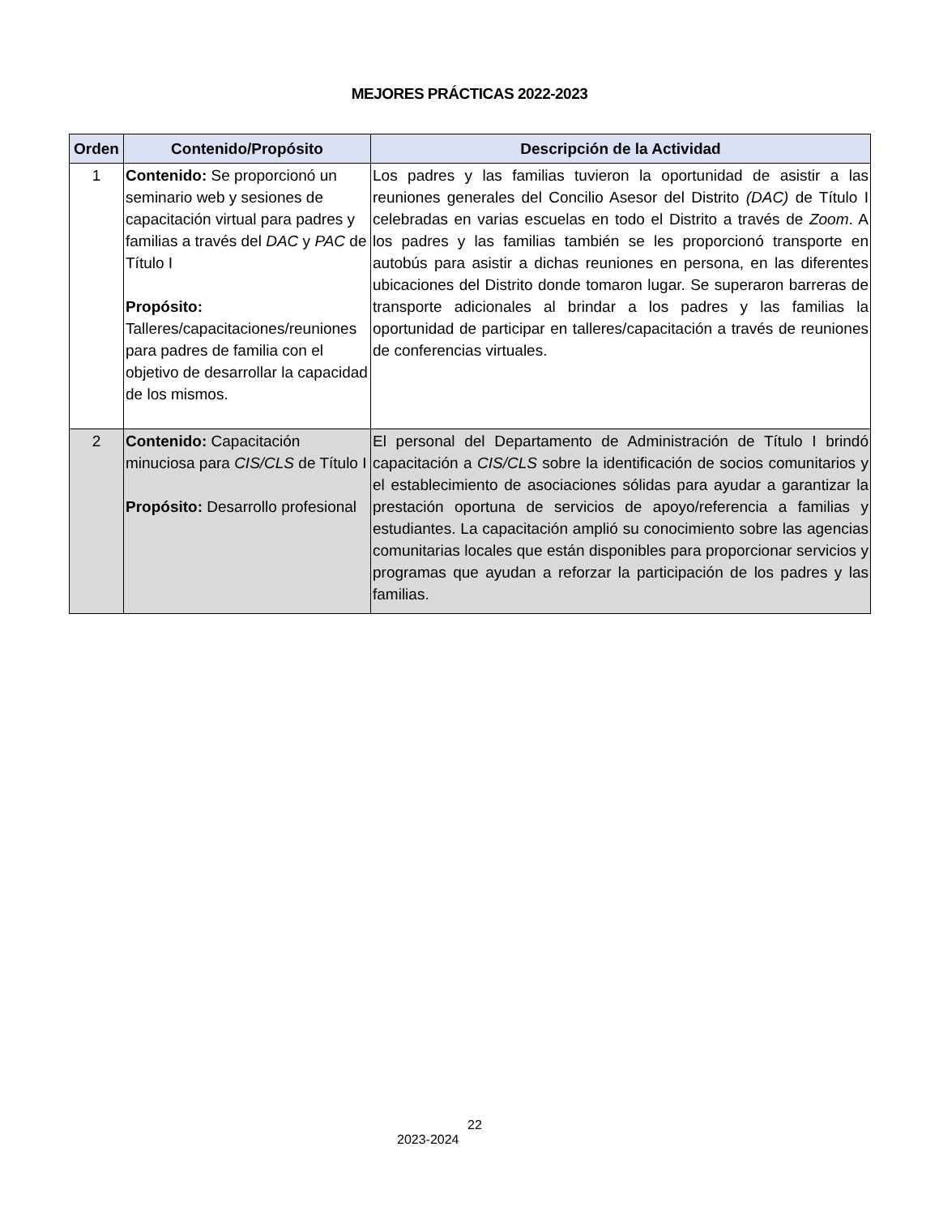MEJORES PRÁCTICAS 2022-2023
| Orden | Contenido/Propósito | Descripción de la Actividad |
| --- | --- | --- |
| 1 | Contenido: Se proporcionó un seminario web y sesiones de capacitación virtual para padres y familias a través del DAC y PAC de Título I Propósito: Talleres/capacitaciones/reuniones para padres de familia con el objetivo de desarrollar la capacidad de los mismos. | Los padres y las familias tuvieron la oportunidad de asistir a las reuniones generales del Concilio Asesor del Distrito (DAC) de Título I celebradas en varias escuelas en todo el Distrito a través de Zoom . A los padres y las familias también se les proporcionó transporte en autobús para asistir a dichas reuniones en persona, en las diferentes ubicaciones del Distrito donde tomaron lugar. Se superaron barreras de transporte adicionales al brindar a los padres y las familias la oportunidad de participar en talleres/capacitación a través de reuniones de conferencias virtuales. |
| 2 | Contenido: Capacitación minuciosa para CIS/CLS de Título I Propósito: Desarrollo profesional | El personal del Departamento de Administración de Título I brindó capacitación a CIS/CLS sobre la identificación de socios comunitarios y el establecimiento de asociaciones sólidas para ayudar a garantizar la prestación oportuna de servicios de apoyo/referencia a familias y estudiantes. La capacitación amplió su conocimiento sobre las agencias comunitarias locales que están disponibles para proporcionar servicios y programas que ayudan a reforzar la participación de los padres y las familias. |
22
2023-2024